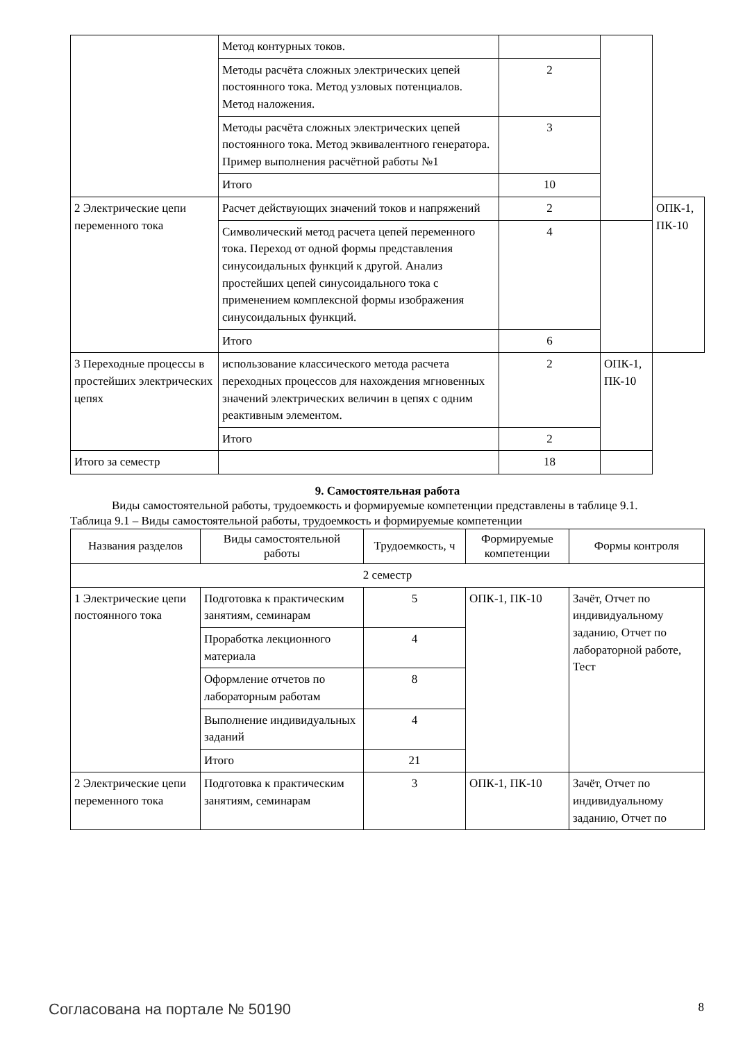| | Метод контурных токов. | | | |
| | Методы расчёта сложных электрических цепей постоянного тока. Метод узловых потенциалов. Метод наложения. | 2 | | |
| | Методы расчёта сложных электрических цепей постоянного тока. Метод эквивалентного генератора. Пример выполнения расчётной работы №1 | 3 | | |
| | Итого | 10 | | |
| 2 Электрические цепи переменного тока | Расчет действующих значений токов и напряжений | 2 | | ОПК-1, ПК-10 |
| | Символический метод расчета цепей переменного тока. Переход от одной формы представления синусоидальных функций к другой. Анализ простейших цепей синусоидального тока с применением комплексной формы изображения синусоидальных функций. | 4 | | |
| | Итого | 6 | | |
| 3 Переходные процессы в простейших электрических цепях | использование классического метода расчета переходных процессов для нахождения мгновенных значений электрических величин в цепях с одним реактивным элементом. | 2 | ОПК-1, ПК-10 | |
| | Итого | 2 | | |
| Итого за семестр | | 18 | | |
9. Самостоятельная работа
Виды самостоятельной работы, трудоемкость и формируемые компетенции представлены в таблице 9.1.
Таблица 9.1 – Виды самостоятельной работы, трудоемкость и формируемые компетенции
| Названия разделов | Виды самостоятельной работы | Трудоемкость, ч | Формируемые компетенции | Формы контроля |
| --- | --- | --- | --- | --- |
| 2 семестр | | | | |
| 1 Электрические цепи постоянного тока | Подготовка к практическим занятиям, семинарам | 5 | ОПК-1, ПК-10 | Зачёт, Отчет по индивидуальному заданию, Отчет по лабораторной работе, Тест |
| | Проработка лекционного материала | 4 | | |
| | Оформление отчетов по лабораторным работам | 8 | | |
| | Выполнение индивидуальных заданий | 4 | | |
| | Итого | 21 | | |
| 2 Электрические цепи переменного тока | Подготовка к практическим занятиям, семинарам | 3 | ОПК-1, ПК-10 | Зачёт, Отчет по индивидуальному заданию, Отчет по |
Согласована на портале № 50190 8